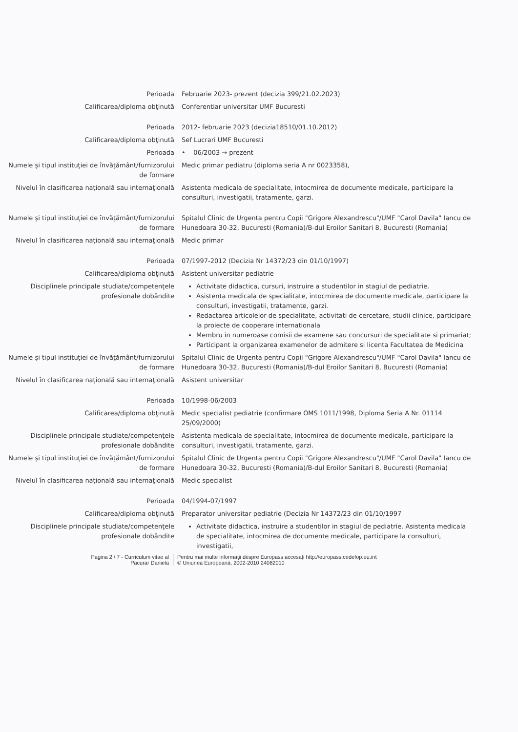Perioada Februarie 2023- prezent (decizia 399/21.02.2023)
Calificarea/diploma obţinută Conferentiar universitar UMF Bucuresti
Perioada 2012- februarie 2023 (decizia18510/01.10.2012)
Calificarea/diploma obţinută Sef Lucrari UMF Bucuresti
Perioada • 06/2003 → prezent
Numele şi tipul instituţiei de învăţământ/furnizorului de formare
Medic primar pediatru (diploma seria A nr 0023358),
Nivelul în clasificarea naţională sau internaţională
Asistenta medicala de specialitate, intocmirea de documente medicale, participare la consulturi, investigatii, tratamente, garzi.
Numele şi tipul instituţiei de învăţământ/furnizorului de formare
Spitalul Clinic de Urgenta pentru Copii "Grigore Alexandrescu"/UMF "Carol Davila" Iancu de Hunedoara 30-32, Bucuresti (Romania)/B-dul Eroilor Sanitari 8, Bucuresti (Romania)
Nivelul în clasificarea naţională sau internaţională
Medic primar
Perioada 07/1997-2012 (Decizia Nr 14372/23 din 01/10/1997)
Calificarea/diploma obţinută Asistent universitar pediatrie
Disciplinele principale studiate/competenţele profesionale dobândite
Activitate didactica, cursuri, instruire a studentilor in stagiul de pediatrie.
Asistenta medicala de specialitate, intocmirea de documente medicale, participare la consulturi, investigatii, tratamente, garzi.
Redactarea articolelor de specialitate, activitati de cercetare, studii clinice, participare la proiecte de cooperare internationala
Membru in numeroase comisii de examene sau concursuri de specialitate si primariat;
Participant la organizarea examenelor de admitere si licenta Facultatea de Medicina
Numele şi tipul instituţiei de învăţământ/furnizorului de formare
Spitalul Clinic de Urgenta pentru Copii "Grigore Alexandrescu"/UMF "Carol Davila" Iancu de Hunedoara 30-32, Bucuresti (Romania)/B-dul Eroilor Sanitari 8, Bucuresti (Romania)
Nivelul în clasificarea naţională sau internaţională
Asistent universitar
Perioada 10/1998-06/2003
Calificarea/diploma obţinută Medic specialist pediatrie (confirmare OMS 1011/1998, Diploma Seria A Nr. 01114 25/09/2000)
Disciplinele principale studiate/competenţele profesionale dobândite
Asistenta medicala de specialitate, intocmirea de documente medicale, participare la consulturi, investigatii, tratamente, garzi.
Numele şi tipul instituţiei de învăţământ/furnizorului de formare
Spitalul Clinic de Urgenta pentru Copii "Grigore Alexandrescu"/UMF "Carol Davila" Iancu de Hunedoara 30-32, Bucuresti (Romania)/B-dul Eroilor Sanitari 8, Bucuresti (Romania)
Nivelul în clasificarea naţională sau internaţională
Medic specialist
Perioada 04/1994-07/1997
Calificarea/diploma obţinută Preparator universitar pediatrie (Decizia Nr 14372/23 din 01/10/1997
Disciplinele principale studiate/competenţele profesionale dobândite
Activitate didactica, instruire a studentilor in stagiul de pediatrie. Asistenta medicala de specialitate, intocmirea de documente medicale, participare la consulturi, investigatii,
Pagina 2 / 7 - Curriculum vitae al
Pacurar Daniela
Pentru mai multe informaţii despre Europass accesaţi http://europass.cedefop.eu.int
© Uniunea Europeană, 2002-2010 24082010